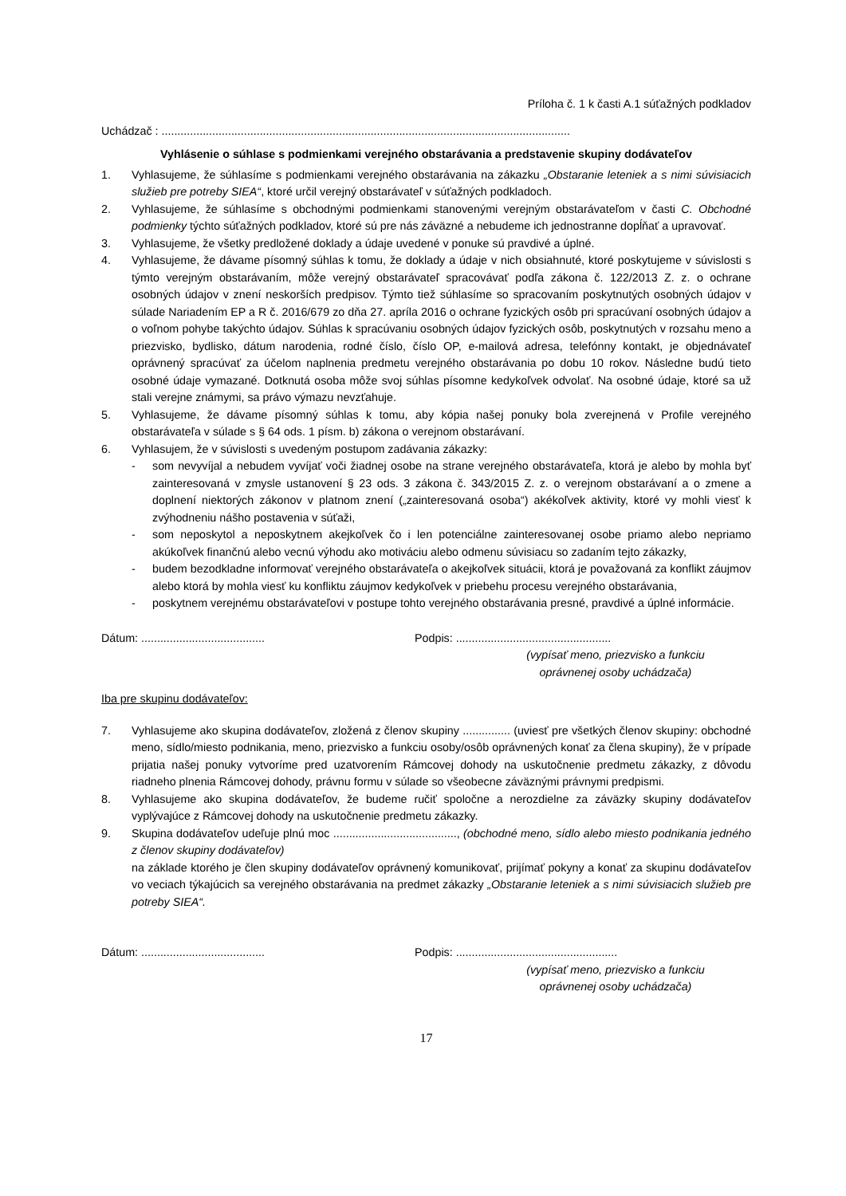Príloha č. 1 k časti A.1 súťažných podkladov
Uchádzač : .................................................................................................................................
Vyhlásenie o súhlase s podmienkami verejného obstarávania a predstavenie skupiny dodávateľov
1. Vyhlasujeme, že súhlasíme s podmienkami verejného obstarávania na zákazku „Obstaranie leteniek a s nimi súvisiacich služieb pre potreby SIEA“, ktoré určil verejný obstarávateľ v súťažných podkladoch.
2. Vyhlasujeme, že súhlasíme s obchodnými podmienkami stanovenými verejným obstarávateľom v časti C. Obchodné podmienky týchto súťažných podkladov, ktoré sú pre nás záväzné a nebudeme ich jednostranne dopĺňať a upravovať.
3. Vyhlasujeme, že všetky predložené doklady a údaje uvedené v ponuke sú pravdivé a úplné.
4. Vyhlasujeme, že dávame písomný súhlas k tomu, že doklady a údaje v nich obsiahnuté, ktoré poskytujeme v súvislosti s týmto verejným obstarávaním, môže verejný obstarávateľ spracovávať podľa zákona č. 122/2013 Z. z. o ochrane osobných údajov v znení neskorších predpisov. Týmto tiež súhlasíme so spracovaním poskytnutých osobných údajov v súlade Nariadením EP a R č. 2016/679 zo dňa 27. apríla 2016 o ochrane fyzických osôb pri spracúvaní osobných údajov a o voľnom pohybe takýchto údajov. Súhlas k spracúvaniu osobných údajov fyzických osôb, poskytnutých v rozsahu meno a priezvisko, bydlisko, dátum narodenia, rodné číslo, číslo OP, e-mailová adresa, telefónny kontakt, je objednávateľ oprávnený spracúvať za účelom naplnenia predmetu verejného obstarávania po dobu 10 rokov. Následne budú tieto osobné údaje vymazané. Dotknutá osoba môže svoj súhlas písomne kedykoľvek odvolať. Na osobné údaje, ktoré sa už stali verejne známymi, sa právo výmazu nevzťahuje.
5. Vyhlasujeme, že dávame písomný súhlas k tomu, aby kópia našej ponuky bola zverejnená v Profile verejného obstarávateľa v súlade s § 64 ods. 1 písm. b) zákona o verejnom obstarávaní.
6. Vyhlasujem, že v súvislosti s uvedeným postupom zadávania zákazky:
- som nevyvíjal a nebudem vyvíjať voči žiadnej osobe na strane verejného obstarávateľa, ktorá je alebo by mohla byť zainteresovaná v zmysle ustanovení § 23 ods. 3 zákona č. 343/2015 Z. z. o verejnom obstarávaní a o zmene a doplnení niektorých zákonov v platnom znení („zainteresovaná osoba“) akékoľvek aktivity, ktoré vy mohli viesť k zvýhodneniu nášho postavenia v súťaži,
- som neposkytol a neposkytnem akejkoľvek čo i len potenciálne zainteresovanej osobe priamo alebo nepriamo akúkoľvek finančnú alebo vecnú výhodu ako motiváciu alebo odmenu súvisiacu so zadaním tejto zákazky,
- budem bezodkladne informovať verejného obstarávateľa o akejkoľvek situácii, ktorá je považovaná za konflikt záujmov alebo ktorá by mohla viesť ku konfliktu záujmov kedykoľvek v priebehu procesu verejného obstarávania,
- poskytnem verejnému obstarávateľovi v postupe tohto verejného obstarávania presné, pravdivé a úplné informácie.
Dátum: .......................................
Podpis: .................................................
(vypísať meno, priezvisko a funkciu
oprávnenej osoby uchádzača)
Iba pre skupinu dodávateľov:
7. Vyhlasujeme ako skupina dodávateľov, zložená z členov skupiny ............... (uviesť pre všetkých členov skupiny: obchodné meno, sídlo/miesto podnikania, meno, priezvisko a funkciu osoby/osôb oprávnených konať za člena skupiny), že v prípade prijatia našej ponuky vytvoríme pred uzatvorením Rámcovej dohody na uskutočnenie predmetu zákazky, z dôvodu riadneho plnenia Rámcovej dohody, právnu formu v súlade so všeobecne záväznými právnymi predpismi.
8. Vyhlasujeme ako skupina dodávateľov, že budeme ručiť spoločne a nerozdielne za záväzky skupiny dodávateľov vyplývajúce z Rámcovej dohody na uskutočnenie predmetu zákazky.
9. Skupina dodávateľov udeľuje plnú moc ......................................., (obchodné meno, sídlo alebo miesto podnikania jedného z členov skupiny dodávateľov)
na základe ktorého je člen skupiny dodávateľov oprávnený komunikovať, prijímať pokyny a konať za skupinu dodávateľov vo veciach týkajúcich sa verejného obstarávania na predmet zákazky „Obstaranie leteniek a s nimi súvisiacich služieb pre potreby SIEA“.
Dátum: .......................................
Podpis: ...................................................
(vypísať meno, priezvisko a funkciu
oprávnenej osoby uchádzača)
17